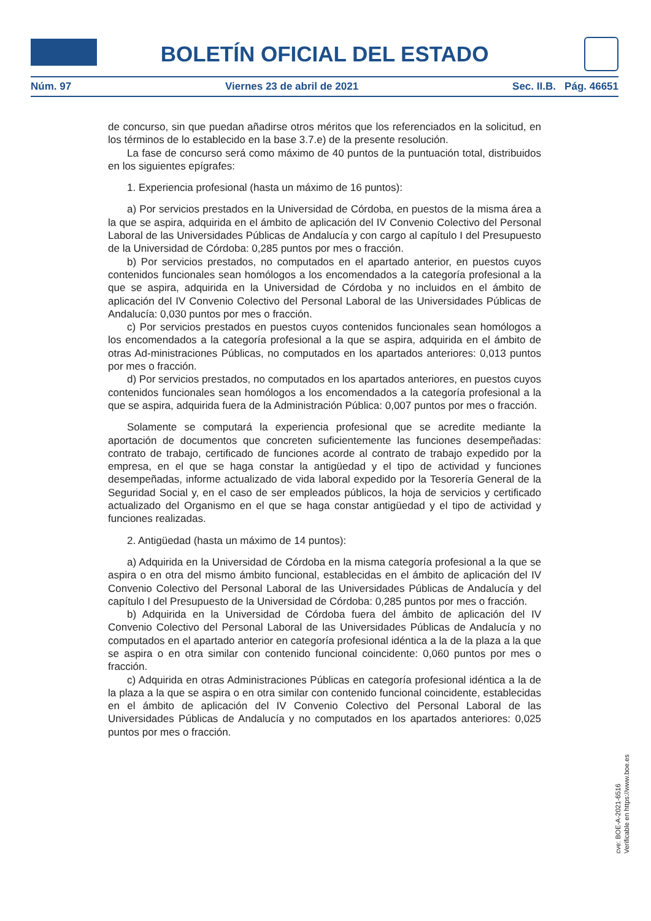BOLETÍN OFICIAL DEL ESTADO
Núm. 97 Viernes 23 de abril de 2021 Sec. II.B. Pág. 46651
de concurso, sin que puedan añadirse otros méritos que los referenciados en la solicitud, en los términos de lo establecido en la base 3.7.e) de la presente resolución.
La fase de concurso será como máximo de 40 puntos de la puntuación total, distribuidos en los siguientes epígrafes:
1. Experiencia profesional (hasta un máximo de 16 puntos):
a) Por servicios prestados en la Universidad de Córdoba, en puestos de la misma área a la que se aspira, adquirida en el ámbito de aplicación del IV Convenio Colectivo del Personal Laboral de las Universidades Públicas de Andalucía y con cargo al capítulo I del Presupuesto de la Universidad de Córdoba: 0,285 puntos por mes o fracción.
b) Por servicios prestados, no computados en el apartado anterior, en puestos cuyos contenidos funcionales sean homólogos a los encomendados a la categoría profesional a la que se aspira, adquirida en la Universidad de Córdoba y no incluidos en el ámbito de aplicación del IV Convenio Colectivo del Personal Laboral de las Universidades Públicas de Andalucía: 0,030 puntos por mes o fracción.
c) Por servicios prestados en puestos cuyos contenidos funcionales sean homólogos a los encomendados a la categoría profesional a la que se aspira, adquirida en el ámbito de otras Ad-ministraciones Públicas, no computados en los apartados anteriores: 0,013 puntos por mes o fracción.
d) Por servicios prestados, no computados en los apartados anteriores, en puestos cuyos contenidos funcionales sean homólogos a los encomendados a la categoría profesional a la que se aspira, adquirida fuera de la Administración Pública: 0,007 puntos por mes o fracción.
Solamente se computará la experiencia profesional que se acredite mediante la aportación de documentos que concreten suficientemente las funciones desempeñadas: contrato de trabajo, certificado de funciones acorde al contrato de trabajo expedido por la empresa, en el que se haga constar la antigüedad y el tipo de actividad y funciones desempeñadas, informe actualizado de vida laboral expedido por la Tesorería General de la Seguridad Social y, en el caso de ser empleados públicos, la hoja de servicios y certificado actualizado del Organismo en el que se haga constar antigüedad y el tipo de actividad y funciones realizadas.
2. Antigüedad (hasta un máximo de 14 puntos):
a) Adquirida en la Universidad de Córdoba en la misma categoría profesional a la que se aspira o en otra del mismo ámbito funcional, establecidas en el ámbito de aplicación del IV Convenio Colectivo del Personal Laboral de las Universidades Públicas de Andalucía y del capítulo I del Presupuesto de la Universidad de Córdoba: 0,285 puntos por mes o fracción.
b) Adquirida en la Universidad de Córdoba fuera del ámbito de aplicación del IV Convenio Colectivo del Personal Laboral de las Universidades Públicas de Andalucía y no computados en el apartado anterior en categoría profesional idéntica a la de la plaza a la que se aspira o en otra similar con contenido funcional coincidente: 0,060 puntos por mes o fracción.
c) Adquirida en otras Administraciones Públicas en categoría profesional idéntica a la de la plaza a la que se aspira o en otra similar con contenido funcional coincidente, establecidas en el ámbito de aplicación del IV Convenio Colectivo del Personal Laboral de las Universidades Públicas de Andalucía y no computados en los apartados anteriores: 0,025 puntos por mes o fracción.
cve: BOE-A-2021-6516
Verificable en https://www.boe.es